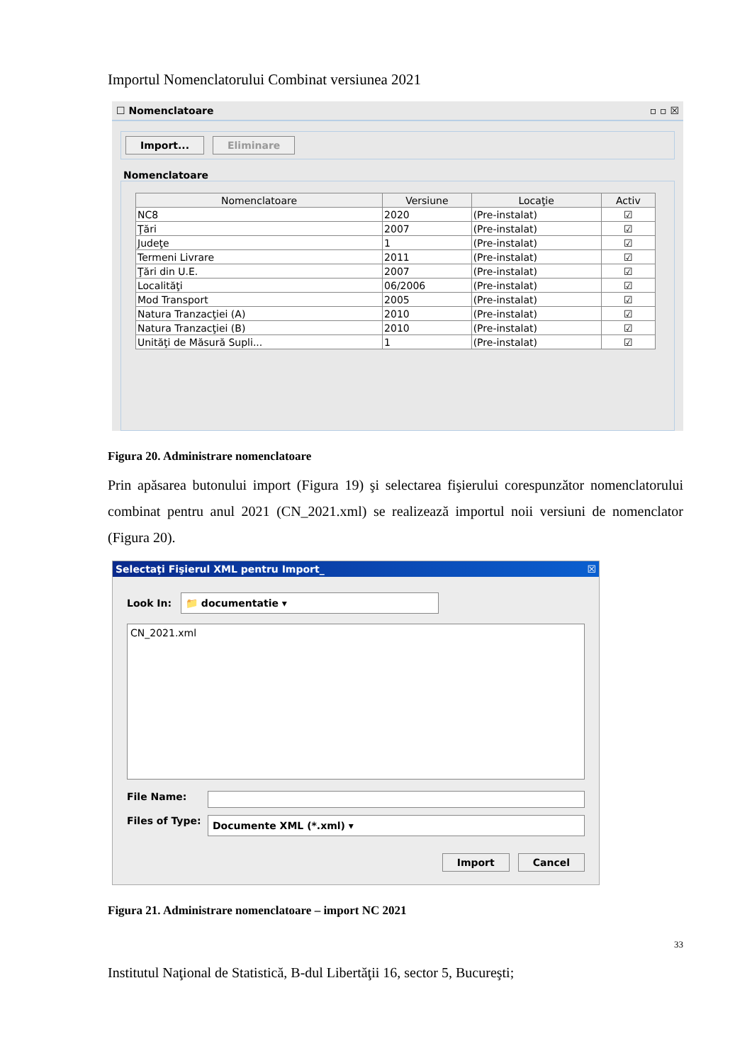Importul Nomenclatorului Combinat versiunea 2021
☐ Nomenclatoare ▫ ▫ ☒
Import... Eliminare
Nomenclatoare
| Nomenclatoare | Versiune | Locaţie | Activ |
| --- | --- | --- | --- |
| NC8 | 2020 | (Pre-instalat) | ☑ |
| Ţări | 2007 | (Pre-instalat) | ☑ |
| Judeţe | 1 | (Pre-instalat) | ☑ |
| Termeni Livrare | 2011 | (Pre-instalat) | ☑ |
| Ţări din U.E. | 2007 | (Pre-instalat) | ☑ |
| Localităţi | 06/2006 | (Pre-instalat) | ☑ |
| Mod Transport | 2005 | (Pre-instalat) | ☑ |
| Natura Tranzacţiei (A) | 2010 | (Pre-instalat) | ☑ |
| Natura Tranzacţiei (B) | 2010 | (Pre-instalat) | ☑ |
| Unităţi de Măsură Supli... | 1 | (Pre-instalat) | ☑ |
Figura 20. Administrare nomenclatoare
Prin apăsarea butonului import (Figura 19) şi selectarea fişierului corespunzător nomenclatorului combinat pentru anul 2021 (CN_2021.xml) se realizează importul noii versiuni de nomenclator (Figura 20).
Selectaţi Fişierul XML pentru Import_ ☒
Look In: 📁 documentatie ▾
CN_2021.xml
File Name:
Files of Type: Documente XML (*.xml) ▾
Import Cancel
Figura 21. Administrare nomenclatoare – import NC 2021
33
Institutul Naţional de Statistică, B-dul Libertăţii 16, sector 5, Bucureşti;